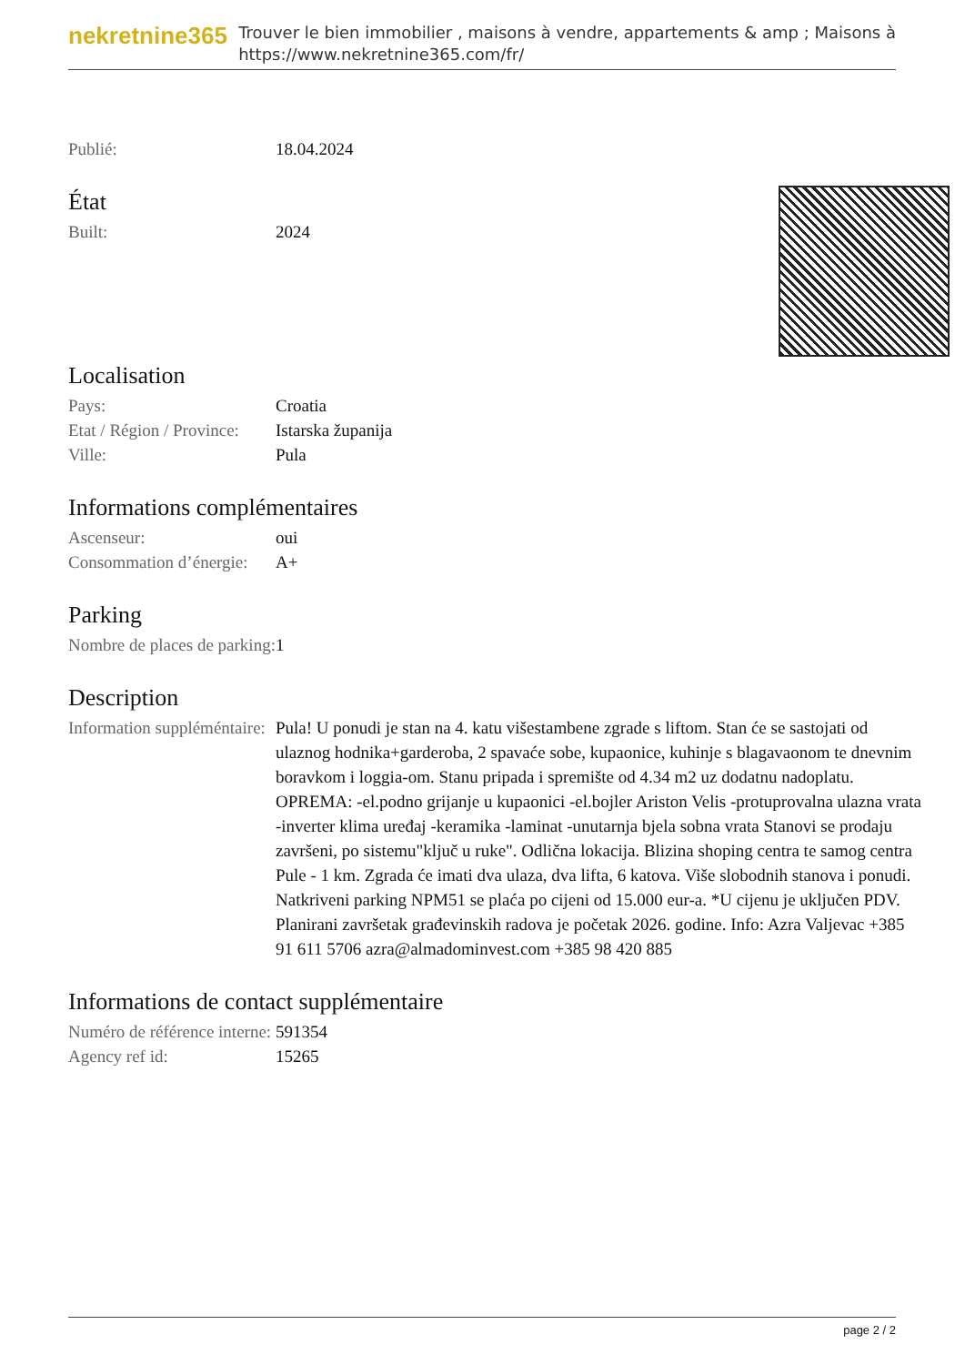nekretnine365
Trouver le bien immobilier , maisons à vendre, appartements & amp ; Maisons à
https://www.nekretnine365.com/fr/
| Publié: | 18.04.2024 |
État
| Built: | 2024 |
Localisation
| Pays: | Croatia |
| Etat / Région / Province: | Istarska županija |
| Ville: | Pula |
Informations complémentaires
| Ascenseur: | oui |
| Consommation d’énergie: | A+ |
Parking
| Nombre de places de parking: | 1 |
Description
| Information suppléméntaire: | Pula! U ponudi je stan na 4. katu višestambene zgrade s liftom. Stan će se sastojati od ulaznog hodnika+garderoba, 2 spavaće sobe, kupaonice, kuhinje s blagavaonom te dnevnim boravkom i loggia-om. Stanu pripada i spremište od 4.34 m2 uz dodatnu nadoplatu. OPREMA: -el.podno grijanje u kupaonici -el.bojler Ariston Velis -protuprovalna ulazna vrata -inverter klima uređaj -keramika -laminat -unutarnja bjela sobna vrata Stanovi se prodaju završeni, po sistemu"ključ u ruke". Odlična lokacija. Blizina shoping centra te samog centra Pule - 1 km. Zgrada će imati dva ulaza, dva lifta, 6 katova. Više slobodnih stanova i ponudi. Natkriveni parking NPM51 se plaća po cijeni od 15.000 eur-a. *U cijenu je uključen PDV. Planirani završetak građevinskih radova je početak 2026. godine. Info: Azra Valjevac +385 91 611 5706 azra@almadominvest.com +385 98 420 885 |
Informations de contact supplémentaire
| Numéro de référence interne: | 591354 |
| Agency ref id: | 15265 |
page 2 / 2